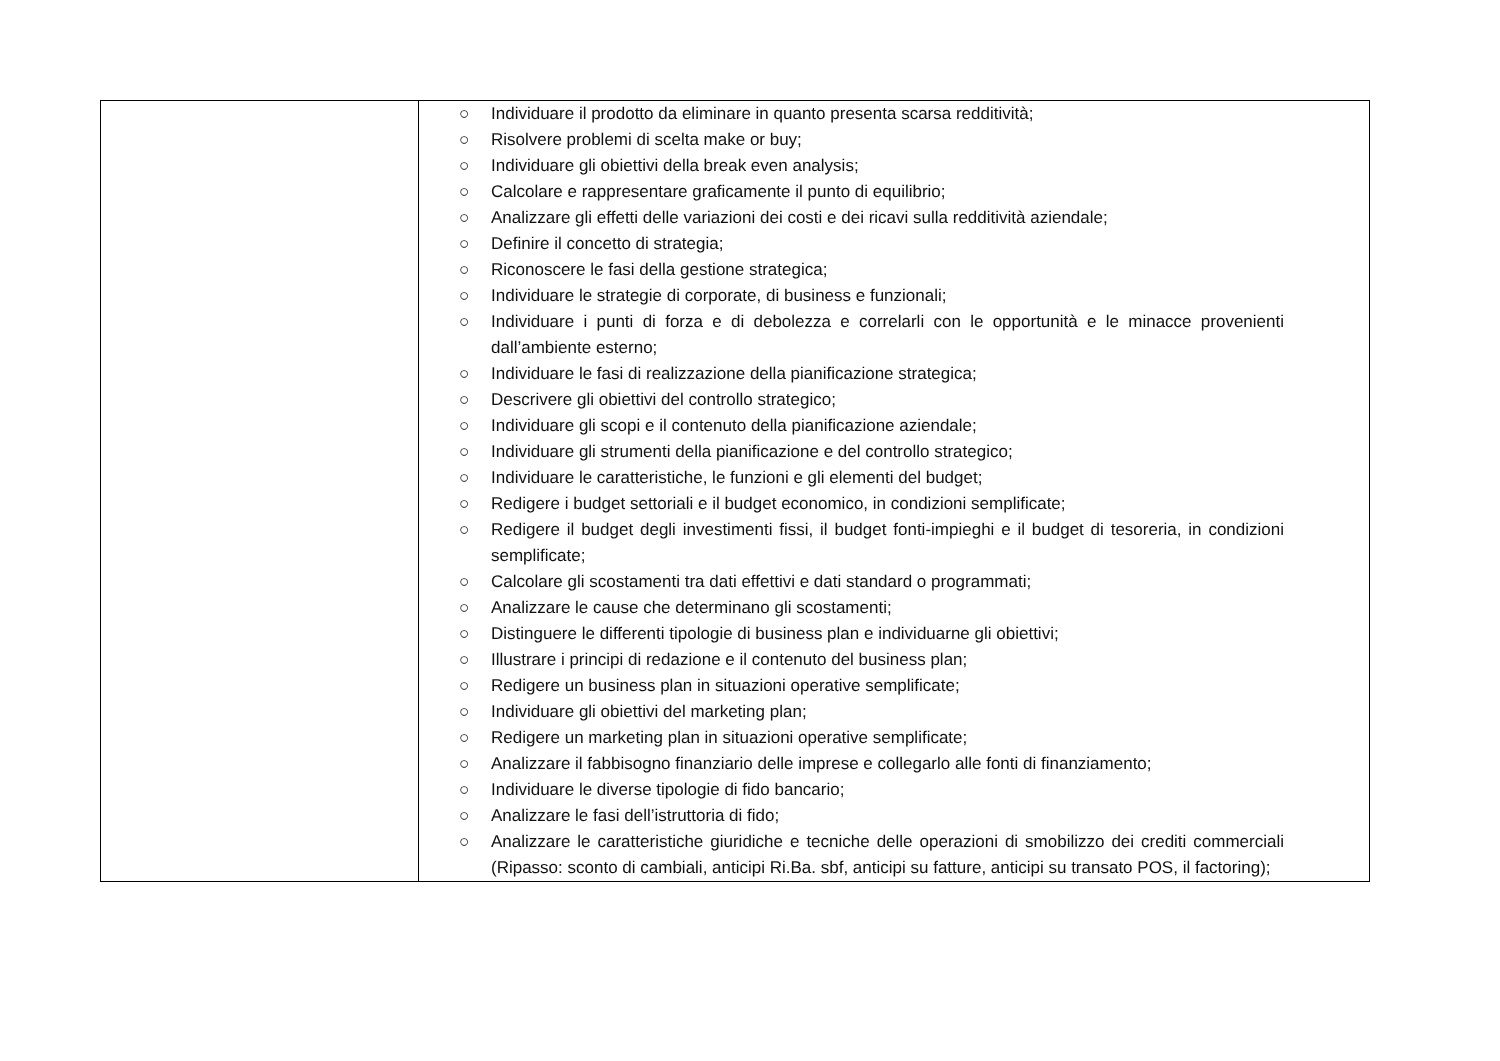| | ○ Individuare il prodotto da eliminare in quanto presenta scarsa redditività; ○ Risolvere problemi di scelta make or buy; ○ Individuare gli obiettivi della break even analysis; ○ Calcolare e rappresentare graficamente il punto di equilibrio; ○ Analizzare gli effetti delle variazioni dei costi e dei ricavi sulla redditività aziendale; ○ Definire il concetto di strategia; ○ Riconoscere le fasi della gestione strategica; ○ Individuare le strategie di corporate, di business e funzionali; ○ Individuare i punti di forza e di debolezza e correlarli con le opportunità e le minacce provenienti dall’ambiente esterno; ○ Individuare le fasi di realizzazione della pianificazione strategica; ○ Descrivere gli obiettivi del controllo strategico; ○ Individuare gli scopi e il contenuto della pianificazione aziendale; ○ Individuare gli strumenti della pianificazione e del controllo strategico; ○ Individuare le caratteristiche, le funzioni e gli elementi del budget; ○ Redigere i budget settoriali e il budget economico, in condizioni semplificate; ○ Redigere il budget degli investimenti fissi, il budget fonti-impieghi e il budget di tesoreria, in condizioni semplificate; ○ Calcolare gli scostamenti tra dati effettivi e dati standard o programmati; ○ Analizzare le cause che determinano gli scostamenti; ○ Distinguere le differenti tipologie di business plan e individuarne gli obiettivi; ○ Illustrare i principi di redazione e il contenuto del business plan; ○ Redigere un business plan in situazioni operative semplificate; ○ Individuare gli obiettivi del marketing plan; ○ Redigere un marketing plan in situazioni operative semplificate; ○ Analizzare il fabbisogno finanziario delle imprese e collegarlo alle fonti di finanziamento; ○ Individuare le diverse tipologie di fido bancario; ○ Analizzare le fasi dell’istruttoria di fido; ○ Analizzare le caratteristiche giuridiche e tecniche delle operazioni di smobilizzo dei crediti commerciali (Ripasso: sconto di cambiali, anticipi Ri.Ba. sbf, anticipi su fatture, anticipi su transato POS, il factoring); |